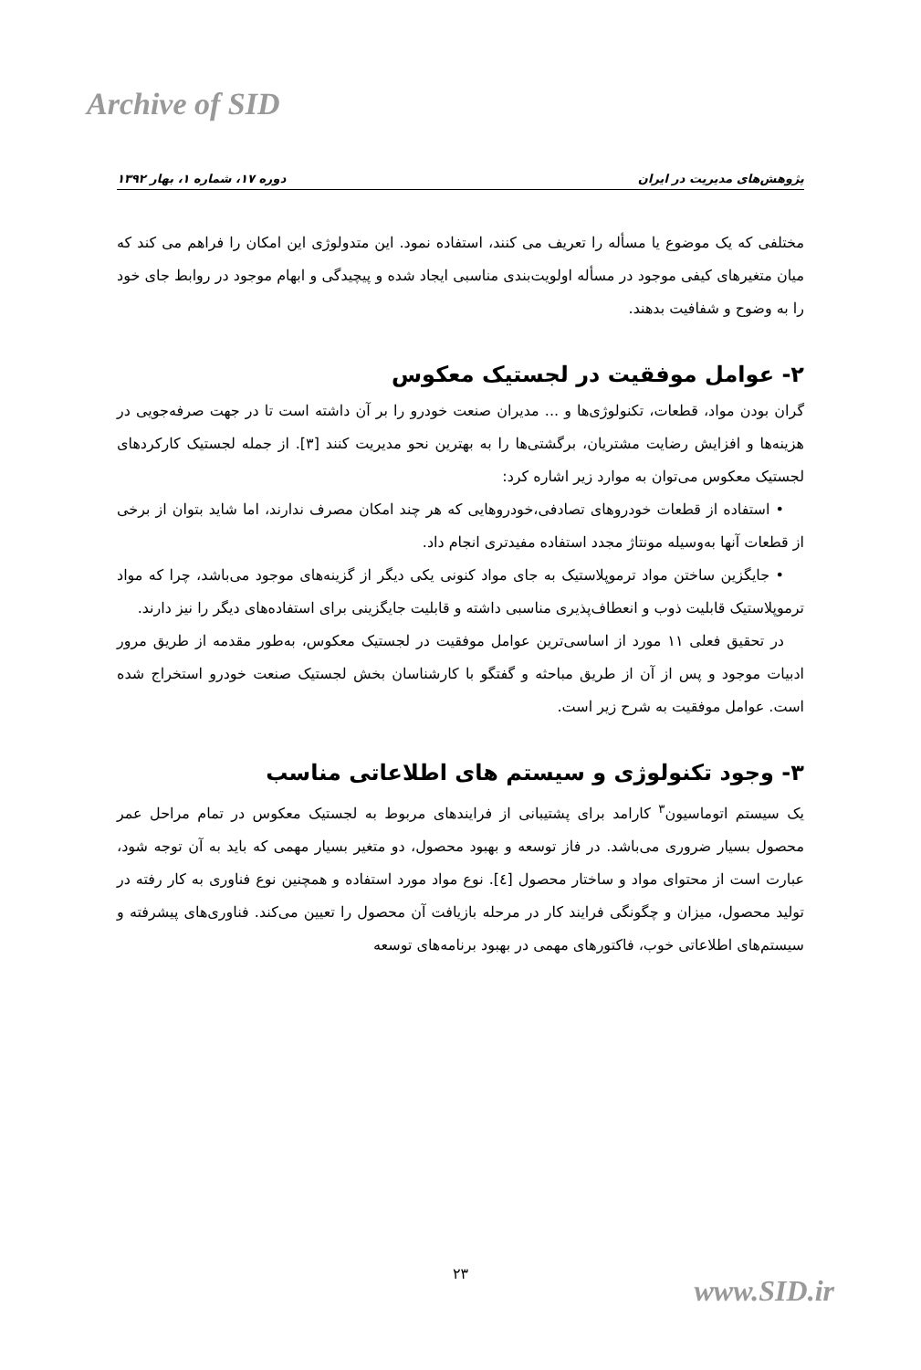Archive of SID
پژوهش‌های مدیریت در ایران دوره ۱۷، شماره ۱، بهار ۱۳۹۲
مختلفی که یک موضوع یا مسأله را تعریف می کنند، استفاده نمود. این متدولوژی این امکان را فراهم می کند که میان متغیرهای کیفی موجود در مسأله اولویت‌بندی مناسبی ایجاد شده و پیچیدگی و ابهام موجود در روابط جای خود را به وضوح و شفافیت بدهند.
۲- عوامل موفقیت در لجستیک معکوس
گران بودن مواد، قطعات، تکنولوژی‌ها و ... مدیران صنعت خودرو را بر آن داشته است تا در جهت صرفه‌جویی در هزینه‌ها و افزایش رضایت مشتریان، برگشتی‌ها را به بهترین نحو مدیریت کنند [۳]. از جمله لجستیک کارکردهای لجستیک معکوس می‌توان به موارد زیر اشاره کرد:
• استفاده از قطعات خودروهای تصادفی،خودروهایی که هر چند امکان مصرف ندارند، اما شاید بتوان از برخی از قطعات آنها به‌وسیله مونتاژ مجدد استفاده مفیدتری انجام داد.
• جایگزین ساختن مواد ترموپلاستیک به جای مواد کنونی یکی دیگر از گزینه‌های موجود می‌باشد، چرا که مواد ترموپلاستیک قابلیت ذوب و انعطاف‌پذیری مناسبی داشته و قابلیت جایگزینی برای استفاده‌های دیگر را نیز دارند.
در تحقیق فعلی ۱۱ مورد از اساسی‌ترین عوامل موفقیت در لجستیک معکوس، به‌طور مقدمه از طریق مرور ادبیات موجود و پس از آن از طریق مباحثه و گفتگو با کارشناسان بخش لجستیک صنعت خودرو استخراج شده است. عوامل موفقیت به شرح زیر است.
۳- وجود تکنولوژی و سیستم های اطلاعاتی مناسب
یک سیستم اتوماسیون<sup>۳</sup> کارامد برای پشتیبانی از فرایندهای مربوط به لجستیک معکوس در تمام مراحل عمر محصول بسیار ضروری می‌باشد. در فاز توسعه و بهبود محصول، دو متغیر بسیار مهمی که باید به آن توجه شود، عبارت است از محتوای مواد و ساختار محصول [٤]. نوع مواد مورد استفاده و همچنین نوع فناوری به کار رفته در تولید محصول، میزان و چگونگی فرایند کار در مرحله بازیافت آن محصول را تعیین می‌کند. فناوری‌های پیشرفته و سیستم‌های اطلاعاتی خوب، فاکتورهای مهمی در بهبود برنامه‌های توسعه
۲۳
www.SID.ir